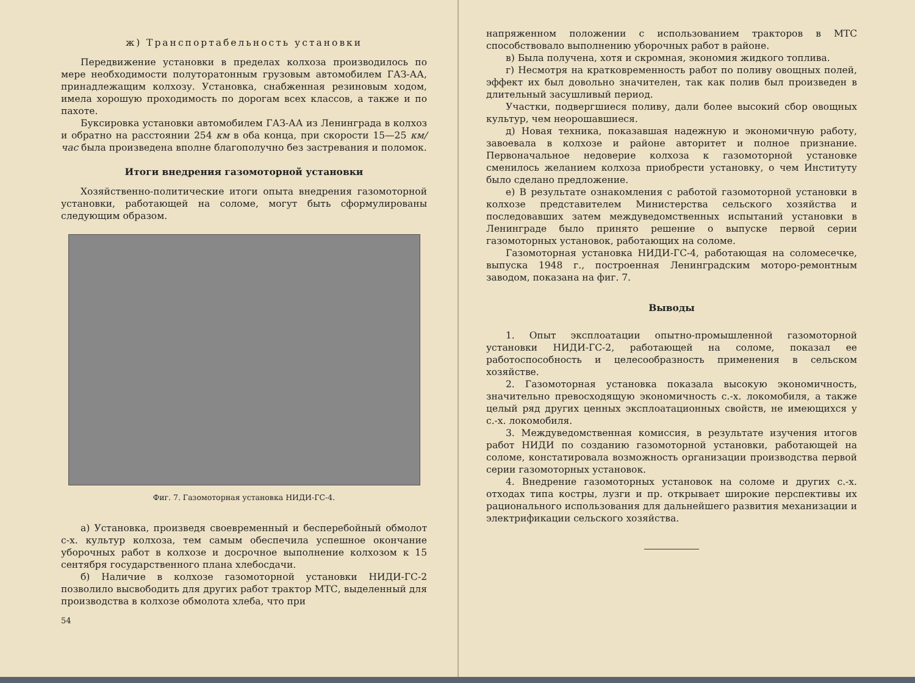ж) Транспортабельность установки
Передвижение установки в пределах колхоза производилось по мере необходимости полуторатонным грузовым автомобилем ГАЗ-АА, принадлежащим колхозу. Установка, снабженная резиновым ходом, имела хорошую проходимость по дорогам всех классов, а также и по пахоте.
Буксировка установки автомобилем ГАЗ-АА из Ленинграда в колхоз и обратно на расстоянии 254 км в оба конца, при скорости 15—25 км/час была произведена вполне благополучно без застревания и поломок.
Итоги внедрения газомоторной установки
Хозяйственно-политические итоги опыта внедрения газомоторной установки, работающей на соломе, могут быть сформулированы следующим образом.
Фиг. 7. Газомоторная установка НИДИ-ГС-4.
а) Установка, произведя своевременный и бесперебойный обмолот с-х. культур колхоза, тем самым обеспечила успешное окончание уборочных работ в колхозе и досрочное выполнение колхозом к 15 сентября государственного плана хлебосдачи.
б) Наличие в колхозе газомоторной установки НИДИ-ГС-2 позволило высвободить для других работ трактор МТС, выделенный для производства в колхозе обмолота хлеба, что при
54
напряженном положении с использованием тракторов в МТС способствовало выполнению уборочных работ в районе.
в) Была получена, хотя и скромная, экономия жидкого топлива.
г) Несмотря на кратковременность работ по поливу овощных полей, эффект их был довольно значителен, так как полив был произведен в длительный засушливый период.
Участки, подвергшиеся поливу, дали более высокий сбор овощных культур, чем неорошавшиеся.
д) Новая техника, показавшая надежную и экономичную работу, завоевала в колхозе и районе авторитет и полное признание. Первоначальное недоверие колхоза к газомоторной установке сменилось желанием колхоза приобрести установку, о чем Институту было сделано предложение.
е) В результате ознакомления с работой газомоторной установки в колхозе представителем Министерства сельского хозяйства и последовавших затем междуведомственных испытаний установки в Ленинграде было принято решение о выпуске первой серии газомоторных установок, работающих на соломе.
Газомоторная установка НИДИ-ГС-4, работающая на соломесечке, выпуска 1948 г., построенная Ленинградским моторо-ремонтным заводом, показана на фиг. 7.
Выводы
1. Опыт эксплоатации опытно-промышленной газомоторной установки НИДИ-ГС-2, работающей на соломе, показал ее работоспособность и целесообразность применения в сельском хозяйстве.
2. Газомоторная установка показала высокую экономичность, значительно превосходящую экономичность с.-х. локомобиля, а также целый ряд других ценных эксплоатационных свойств, не имеющихся у с.-х. локомобиля.
3. Междуведомственная комиссия, в результате изучения итогов работ НИДИ по созданию газомоторной установки, работающей на соломе, констатировала возможность организации производства первой серии газомоторных установок.
4. Внедрение газомоторных установок на соломе и других с.-х. отходах типа костры, лузги и пр. открывает широкие перспективы их рационального использования для дальнейшего развития механизации и электрификации сельского хозяйства.